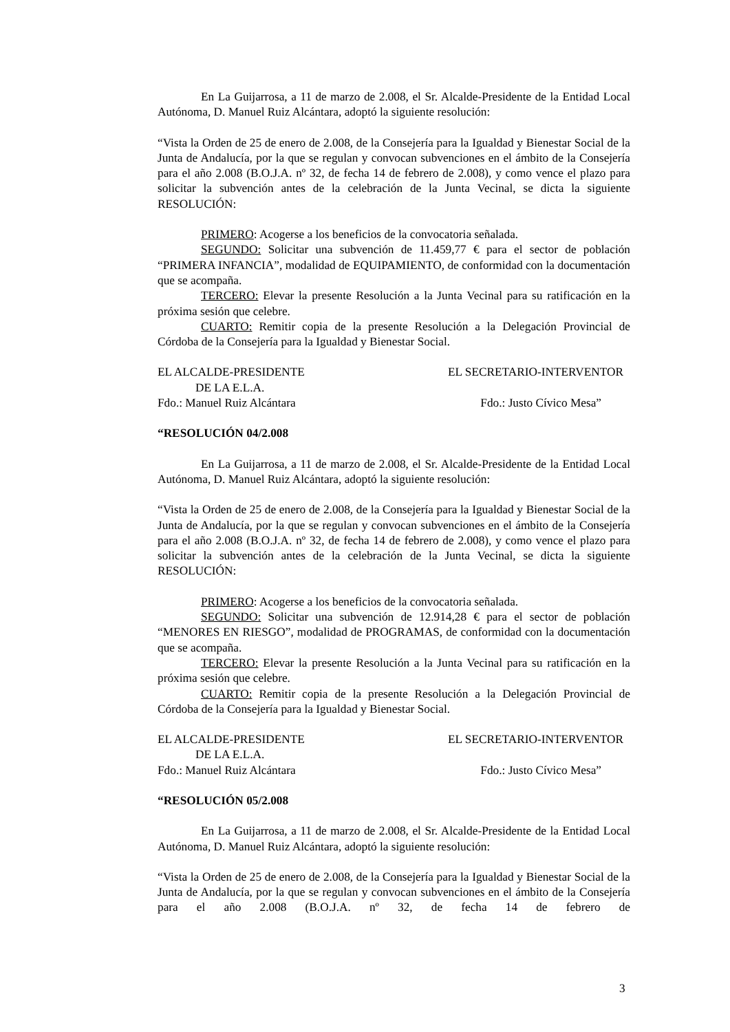En La Guijarrosa, a 11 de marzo de 2.008, el Sr. Alcalde-Presidente de la Entidad Local Autónoma, D. Manuel Ruiz Alcántara, adoptó la siguiente resolución:
“Vista la Orden de 25 de enero de 2.008, de la Consejería para la Igualdad y Bienestar Social de la Junta de Andalucía, por la que se regulan y convocan subvenciones en el ámbito de la Consejería para el año 2.008 (B.O.J.A. nº 32, de fecha 14 de febrero de 2.008), y como vence el plazo para solicitar la subvención antes de la celebración de la Junta Vecinal, se dicta la siguiente RESOLUCIÓN:
PRIMERO: Acogerse a los beneficios de la convocatoria señalada.
SEGUNDO: Solicitar una subvención de 11.459,77 € para el sector de población “PRIMERA INFANCIA”, modalidad de EQUIPAMIENTO, de conformidad con la documentación que se acompaña.
TERCERO: Elevar la presente Resolución a la Junta Vecinal para su ratificación en la próxima sesión que celebre.
CUARTO: Remitir copia de la presente Resolución a la Delegación Provincial de Córdoba de la Consejería para la Igualdad y Bienestar Social.
EL ALCALDE-PRESIDENTE EL SECRETARIO-INTERVENTOR
DE LA E.L.A.
Fdo.: Manuel Ruiz Alcántara Fdo.: Justo Cívico Mesa”
“RESOLUCIÓN 04/2.008
En La Guijarrosa, a 11 de marzo de 2.008, el Sr. Alcalde-Presidente de la Entidad Local Autónoma, D. Manuel Ruiz Alcántara, adoptó la siguiente resolución:
“Vista la Orden de 25 de enero de 2.008, de la Consejería para la Igualdad y Bienestar Social de la Junta de Andalucía, por la que se regulan y convocan subvenciones en el ámbito de la Consejería para el año 2.008 (B.O.J.A. nº 32, de fecha 14 de febrero de 2.008), y como vence el plazo para solicitar la subvención antes de la celebración de la Junta Vecinal, se dicta la siguiente RESOLUCIÓN:
PRIMERO: Acogerse a los beneficios de la convocatoria señalada.
SEGUNDO: Solicitar una subvención de 12.914,28 € para el sector de población “MENORES EN RIESGO”, modalidad de PROGRAMAS, de conformidad con la documentación que se acompaña.
TERCERO: Elevar la presente Resolución a la Junta Vecinal para su ratificación en la próxima sesión que celebre.
CUARTO: Remitir copia de la presente Resolución a la Delegación Provincial de Córdoba de la Consejería para la Igualdad y Bienestar Social.
EL ALCALDE-PRESIDENTE EL SECRETARIO-INTERVENTOR
DE LA E.L.A.
Fdo.: Manuel Ruiz Alcántara Fdo.: Justo Cívico Mesa”
“RESOLUCIÓN 05/2.008
En La Guijarrosa, a 11 de marzo de 2.008, el Sr. Alcalde-Presidente de la Entidad Local Autónoma, D. Manuel Ruiz Alcántara, adoptó la siguiente resolución:
“Vista la Orden de 25 de enero de 2.008, de la Consejería para la Igualdad y Bienestar Social de la Junta de Andalucía, por la que se regulan y convocan subvenciones en el ámbito de la Consejería para el año 2.008 (B.O.J.A. nº 32, de fecha 14 de febrero de
3